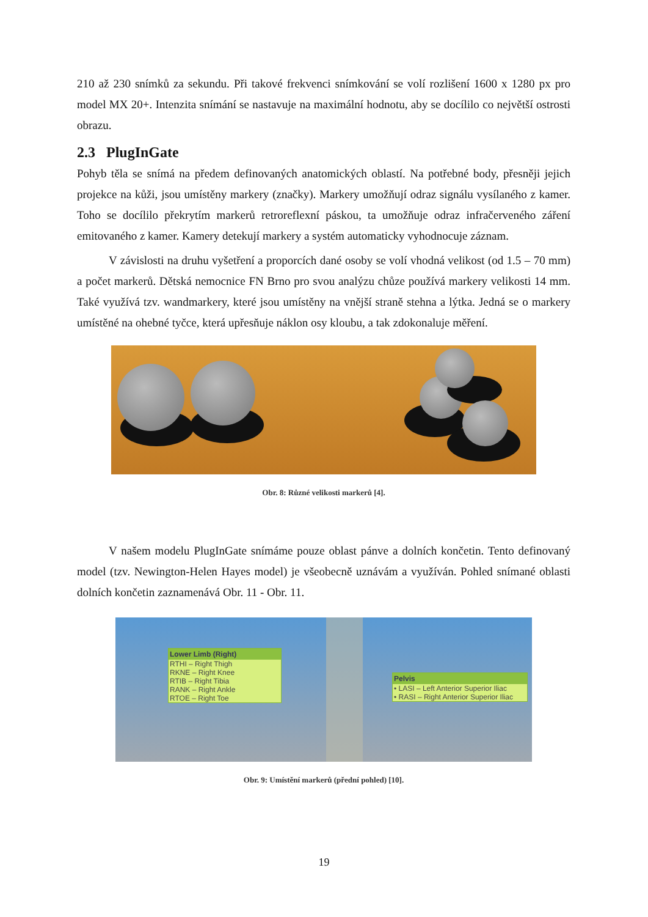210 až 230 snímků za sekundu. Při takové frekvenci snímkování se volí rozlišení 1600 x 1280 px pro model MX 20+. Intenzita snímání se nastavuje na maximální hodnotu, aby se docílilo co největší ostrosti obrazu.
2.3 PlugInGate
Pohyb těla se snímá na předem definovaných anatomických oblastí. Na potřebné body, přesněji jejich projekce na kůži, jsou umístěny markery (značky). Markery umožňují odraz signálu vysílaného z kamer. Toho se docílilo překrytím markerů retroreflexní páskou, ta umožňuje odraz infračerveného záření emitovaného z kamer. Kamery detekují markery a systém automaticky vyhodnocuje záznam.
V závislosti na druhu vyšetření a proporcích dané osoby se volí vhodná velikost (od 1.5 – 70 mm) a počet markerů. Dětská nemocnice FN Brno pro svou analýzu chůze používá markery velikosti 14 mm. Také využívá tzv. wandmarkery, které jsou umístěny na vnější straně stehna a lýtka. Jedná se o markery umístěné na ohebné tyčce, která upřesňuje náklon osy kloubu, a tak zdokonaluje měření.
Obr. 8: Různé velikosti markerů [4].
V našem modelu PlugInGate snímáme pouze oblast pánve a dolních končetin. Tento definovaný model (tzv. Newington-Helen Hayes model) je všeobecně uznávám a využíván. Pohled snímané oblasti dolních končetin zaznamenává Obr. 11 - Obr. 11.
Lower Limb (Right)
RTHI – Right Thigh
RKNE – Right Knee
RTIB – Right Tibia
RANK – Right Ankle
RTOE – Right Toe
Pelvis
• LASI – Left Anterior Superior Iliac
• RASI – Right Anterior Superior Iliac
Obr. 9: Umístění markerů (přední pohled) [10].
19